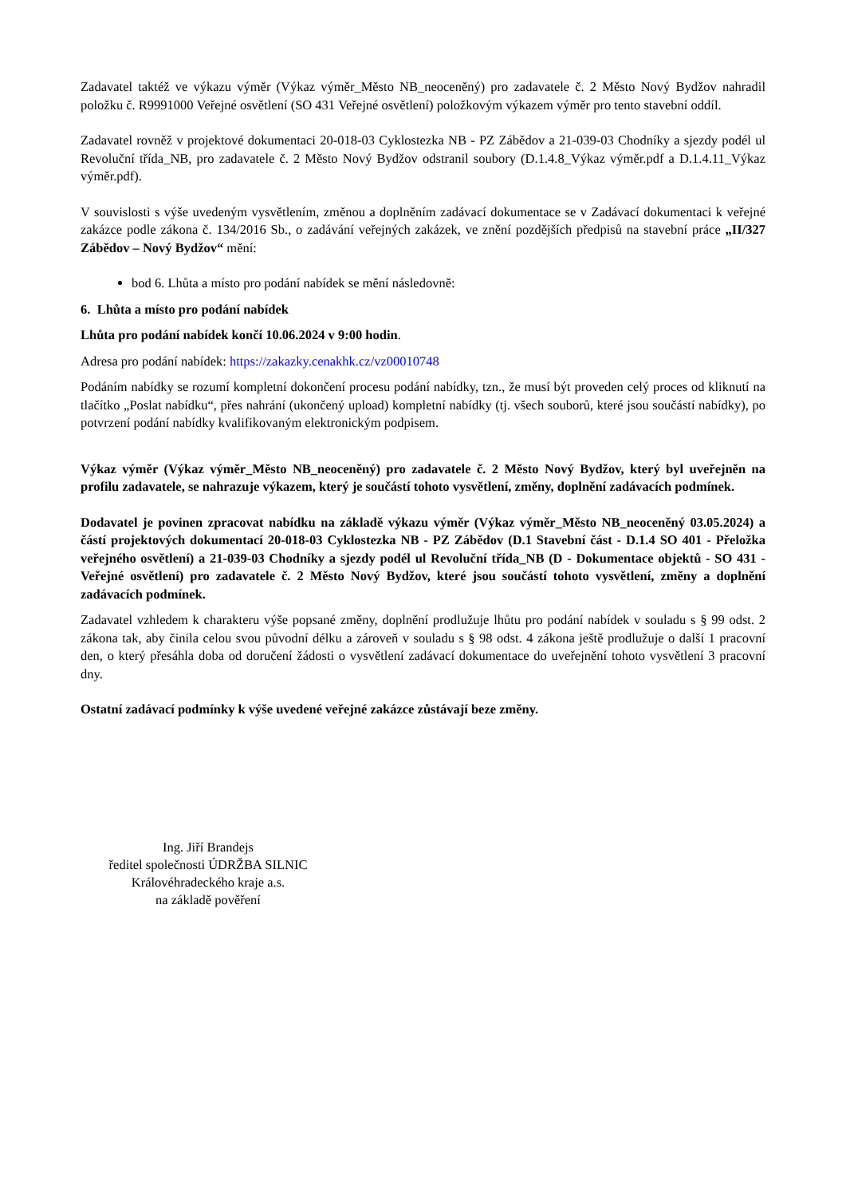Zadavatel taktéž ve výkazu výměr (Výkaz výměr_Město NB_neoceněný) pro zadavatele č. 2 Město Nový Bydžov nahradil položku č. R9991000 Veřejné osvětlení (SO 431 Veřejné osvětlení) položkovým výkazem výměr pro tento stavební oddíl.
Zadavatel rovněž v projektové dokumentaci 20-018-03 Cyklostezka NB - PZ Zábědov a 21-039-03 Chodníky a sjezdy podél ul Revoluční třída_NB, pro zadavatele č. 2 Město Nový Bydžov odstranil soubory (D.1.4.8_Výkaz výměr.pdf a D.1.4.11_Výkaz výměr.pdf).
V souvislosti s výše uvedeným vysvětlením, změnou a doplněním zadávací dokumentace se v Zadávací dokumentaci k veřejné zakázce podle zákona č. 134/2016 Sb., o zadávání veřejných zakázek, ve znění pozdějších předpisů na stavební práce „II/327 Zábědov – Nový Bydžov“ mění:
bod 6. Lhůta a místo pro podání nabídek se mění následovně:
6. Lhůta a místo pro podání nabídek
Lhůta pro podání nabídek končí 10.06.2024 v 9:00 hodin.
Adresa pro podání nabídek: https://zakazky.cenakhk.cz/vz00010748
Podáním nabídky se rozumí kompletní dokončení procesu podání nabídky, tzn., že musí být proveden celý proces od kliknutí na tlačítko „Poslat nabídku“, přes nahrání (ukončený upload) kompletní nabídky (tj. všech souborů, které jsou součástí nabídky), po potvrzení podání nabídky kvalifikovaným elektronickým podpisem.
Výkaz výměr (Výkaz výměr_Město NB_neoceněný) pro zadavatele č. 2 Město Nový Bydžov, který byl uveřejněn na profilu zadavatele, se nahrazuje výkazem, který je součástí tohoto vysvětlení, změny, doplnění zadávacích podmínek.
Dodavatel je povinen zpracovat nabídku na základě výkazu výměr (Výkaz výměr_Město NB_neoceněný 03.05.2024) a částí projektových dokumentací 20-018-03 Cyklostezka NB - PZ Zábědov (D.1 Stavební část - D.1.4 SO 401 - Přeložka veřejného osvětlení) a 21-039-03 Chodníky a sjezdy podél ul Revoluční třída_NB (D - Dokumentace objektů - SO 431 - Veřejné osvětlení) pro zadavatele č. 2 Město Nový Bydžov, které jsou součástí tohoto vysvětlení, změny a doplnění zadávacích podmínek.
Zadavatel vzhledem k charakteru výše popsané změny, doplnění prodlužuje lhůtu pro podání nabídek v souladu s § 99 odst. 2 zákona tak, aby činila celou svou původní délku a zároveň v souladu s § 98 odst. 4 zákona ještě prodlužuje o další 1 pracovní den, o který přesáhla doba od doručení žádosti o vysvětlení zadávací dokumentace do uveřejnění tohoto vysvětlení 3 pracovní dny.
Ostatní zadávací podmínky k výše uvedené veřejné zakázce zůstávají beze změny.
Ing. Jiří Brandejs
ředitel společnosti ÚDRŽBA SILNIC
Královéhradeckého kraje a.s.
na základě pověření